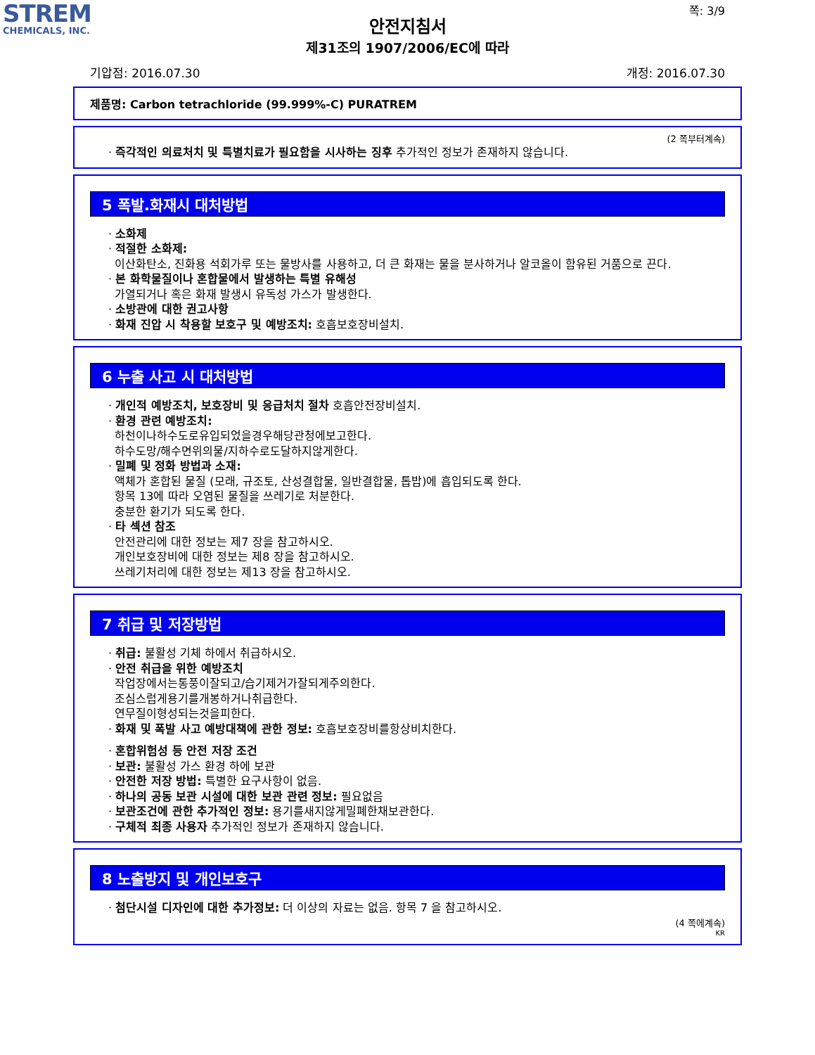STREM
CHEMICALS, INC.
쪽: 3/9
안전지침서
제31조의 1907/2006/EC에 따라
기압점: 2016.07.30 개정: 2016.07.30
제품명: Carbon tetrachloride (99.999%-C) PURATREM
(2 쪽부터계속)
· 즉각적인 의료처치 및 특별치료가 필요함을 시사하는 징후 추가적인 정보가 존재하지 않습니다.
5 폭발.화재시 대처방법
· 소화제
· 적절한 소화제:
이산화탄소, 진화용 석회가루 또는 물방사를 사용하고, 더 큰 화재는 물을 분사하거나 알코올이 함유된 거품으로 끈다.
· 본 화학물질이나 혼합물에서 발생하는 특별 유해성
가열되거나 혹은 화재 발생시 유독성 가스가 발생한다.
· 소방관에 대한 권고사항
· 화재 진압 시 착용할 보호구 및 예방조치: 호흡보호장비설치.
6 누출 사고 시 대처방법
· 개인적 예방조치, 보호장비 및 응급처치 절차 호흡안전장비설치.
· 환경 관련 예방조치:
하천이나하수도로유입되었을경우해당관청에보고한다.
하수도망/해수면위의물/지하수로도달하지않게한다.
· 밀폐 및 정화 방법과 소재:
액체가 혼합된 물질 (모래, 규조토, 산성결합물, 일반결합물, 톱밥)에 흡입되도록 한다.
항목 13에 따라 오염된 물질을 쓰레기로 처분한다.
충분한 환기가 되도록 한다.
· 타 섹션 참조
안전관리에 대한 정보는 제7 장을 참고하시오.
개인보호장비에 대한 정보는 제8 장을 참고하시오.
쓰레기처리에 대한 정보는 제13 장을 참고하시오.
7 취급 및 저장방법
· 취급: 불활성 기체 하에서 취급하시오.
· 안전 취급을 위한 예방조치
작업장에서는통풍이잘되고/습기제거가잘되게주의한다.
조심스럽게용기를개봉하거나취급한다.
연무질이형성되는것을피한다.
· 화재 및 폭발 사고 예방대책에 관한 정보: 호흡보호장비를항상비치한다.
· 혼합위험성 등 안전 저장 조건
· 보관: 불활성 가스 환경 하에 보관
· 안전한 저장 방법: 특별한 요구사항이 없음.
· 하나의 공동 보관 시설에 대한 보관 관련 정보: 필요없음
· 보관조건에 관한 추가적인 정보: 용기를새지않게밀폐한채보관한다.
· 구체적 최종 사용자 추가적인 정보가 존재하지 않습니다.
8 노출방지 및 개인보호구
· 첨단시설 디자인에 대한 추가정보: 더 이상의 자료는 없음. 항목 7 을 참고하시오.
(4 쪽에계속)
KR